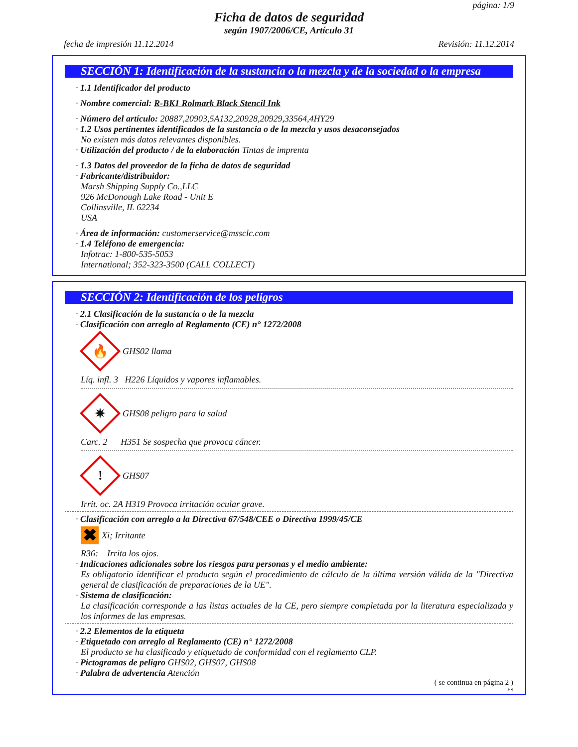página: 1/9
Ficha de datos de seguridad
según 1907/2006/CE, Artículo 31
fecha de impresión 11.12.2014 Revisión: 11.12.2014
SECCIÓN 1: Identificación de la sustancia o la mezcla y de la sociedad o la empresa
· 1.1 Identificador del producto
· Nombre comercial: R-BK1 Rolmark Black Stencil Ink
· Número del artículo: 20887,20903,5A132,20928,20929,33564,4HY29
· 1.2 Usos pertinentes identificados de la sustancia o de la mezcla y usos desaconsejados
No existen más datos relevantes disponibles.
· Utilización del producto / de la elaboración Tintas de imprenta
· 1.3 Datos del proveedor de la ficha de datos de seguridad
· Fabricante/distribuidor:
Marsh Shipping Supply Co.,LLC
926 McDonough Lake Road - Unit E
Collinsville, IL 62234
USA
· Área de información: customerservice@mssclc.com
· 1.4 Teléfono de emergencia:
Infotrac: 1-800-535-5053
International; 352-323-3500 (CALL COLLECT)
SECCIÓN 2: Identificación de los peligros
· 2.1 Clasificación de la sustancia o de la mezcla
· Clasificación con arreglo al Reglamento (CE) n° 1272/2008
🔥
GHS02 llama
Líq. infl. 3 H226 Líquidos y vapores inflamables.
✷
GHS08 peligro para la salud
Carc. 2 H351 Se sospecha que provoca cáncer.
!
GHS07
Irrit. oc. 2A H319 Provoca irritación ocular grave.
· Clasificación con arreglo a la Directiva 67/548/CEE o Directiva 1999/45/CE
✖
Xi; Irritante
R36: Irrita los ojos.
· Indicaciones adicionales sobre los riesgos para personas y el medio ambiente:
Es obligatorio identificar el producto según el procedimiento de cálculo de la última versión válida de la "Directiva general de clasificación de preparaciones de la UE".
· Sistema de clasificación:
La clasificación corresponde a las listas actuales de la CE, pero siempre completada por la literatura especializada y los informes de las empresas.
· 2.2 Elementos de la etiqueta
· Etiquetado con arreglo al Reglamento (CE) n° 1272/2008
El producto se ha clasificado y etiquetado de conformidad con el reglamento CLP.
· Pictogramas de peligro GHS02, GHS07, GHS08
· Palabra de advertencia Atención
( se continua en página 2 )
ES